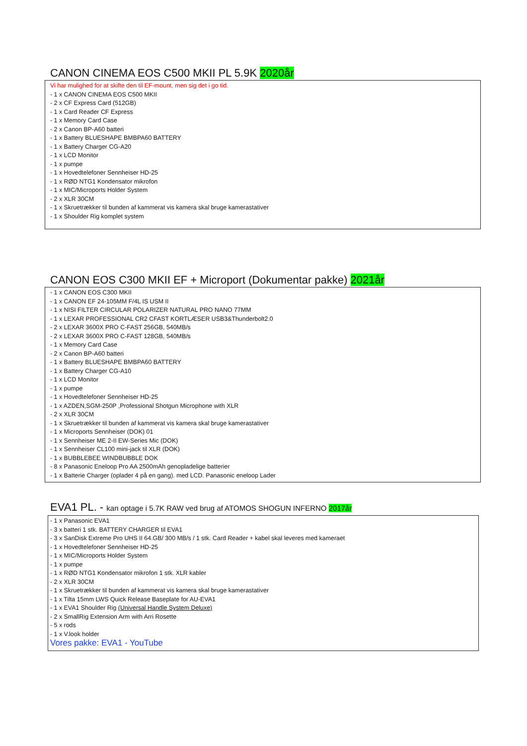CANON CINEMA EOS C500 MKII PL 5.9K 2020år
Vi har mulighed for at skifte den til EF-mount, men sig det i go tid.
- 1 x CANON CINEMA EOS C500 MKII
- 2 x CF Express Card (512GB)
- 1 x Card Reader CF Express
- 1 x Memory Card Case
- 2 x Canon BP-A60 batteri
- 1 x Battery BLUESHAPE BMBPA60 BATTERY
- 1 x Battery Charger CG-A20
- 1 x LCD Monitor
- 1 x pumpe
- 1 x Hovedtelefoner Sennheiser HD-25
- 1 x RØD NTG1 Kondensator mikrofon
- 1 x MIC/Microports Holder System
- 2 x XLR 30CM
- 1 x Skruetrækker til bunden af kammerat vis kamera skal bruge kamerastativer
- 1 x Shoulder Rig komplet system
CANON EOS C300 MKII EF + Microport (Dokumentar pakke) 2021år
- 1 x CANON EOS C300 MKII
- 1 x CANON EF 24-105MM F/4L IS USM II
- 1 x NISI FILTER CIRCULAR POLARIZER NATURAL PRO NANO 77MM
- 1 x LEXAR PROFESSIONAL CR2 CFAST KORTLÆSER USB3&Thunderbolt2.0
- 2 x LEXAR 3600X PRO C-FAST 256GB, 540MB/s
- 2 x LEXAR 3600X PRO C-FAST 128GB, 540MB/s
- 1 x Memory Card Case
- 2 x Canon BP-A60 batteri
- 1 x Battery BLUESHAPE BMBPA60 BATTERY
- 1 x Battery Charger CG-A10
- 1 x LCD Monitor
- 1 x pumpe
- 1 x Hovedtelefoner Sennheiser HD-25
- 1 x AZDEN,SGM-250P ,Professional Shotgun Microphone with XLR
- 2 x XLR 30CM
- 1 x Skruetrækker til bunden af kammerat vis kamera skal bruge kamerastativer
- 1 x Microports Sennheiser (DOK) 01
- 1 x Sennheiser ME 2-II EW-Series Mic (DOK)
- 1 x Sennheiser CL100 mini-jack til XLR (DOK)
- 1 x BUBBLEBEE WINDBUBBLE DOK
- 8 x Panasonic Eneloop Pro AA 2500mAh genopladelige batterier
- 1 x Batterie Charger (oplader 4 på en gang). med LCD. Panasonic eneloop Lader
EVA1 PL. - kan optage i 5.7K RAW ved brug af ATOMOS SHOGUN INFERNO 2017år
- 1 x Panasonic EVA1
- 3 x batteri 1 stk. BATTERY CHARGER til EVA1
- 3 x SanDisk Extreme Pro UHS II 64.GB/ 300 MB/s / 1 stk. Card Reader + kabel skal leveres med kameraet
- 1 x Hovedtelefoner Sennheiser HD-25
- 1 x MIC/Microports Holder System
- 1 x pumpe
- 1 x RØD NTG1 Kondensator mikrofon 1 stk. XLR kabler
- 2 x XLR 30CM
- 1 x Skruetrækker til bunden af kammerat vis kamera skal bruge kamerastativer
- 1 x Tilta 15mm LWS Quick Release Baseplate for AU-EVA1
- 1 x EVA1 Shoulder Rig (Universal Handle System Deluxe)
- 2 x SmallRig Extension Arm with Arri Rosette
- 5 x rods
- 1 x V.look holder
Vores pakke: EVA1 - YouTube